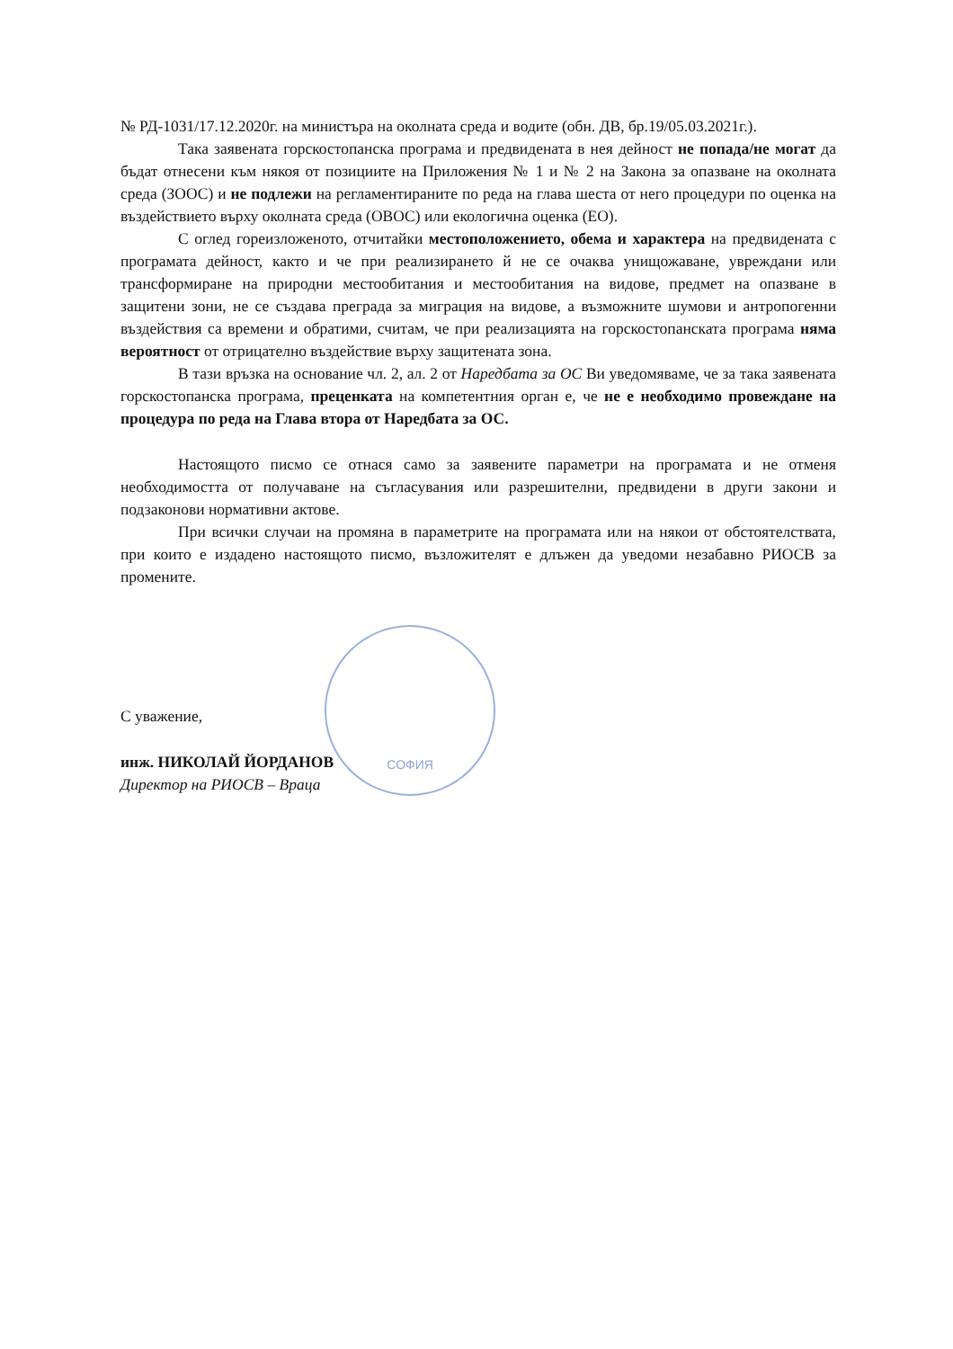№ РД-1031/17.12.2020г. на министъра на околната среда и водите (обн. ДВ, бр.19/05.03.2021г.).
Така заявената горскостопанска програма и предвидената в нея дейност не попада/не могат да бъдат отнесени към някоя от позициите на Приложения № 1 и № 2 на Закона за опазване на околната среда (ЗООС) и не подлежи на регламентираните по реда на глава шеста от него процедури по оценка на въздействието върху околната среда (ОВОС) или екологична оценка (ЕО).
С оглед гореизложеното, отчитайки местоположението, обема и характера на предвидената с програмата дейност, както и че при реализирането й не се очаква унищожаване, увреждани или трансформиране на природни местообитания и местообитания на видове, предмет на опазване в защитени зони, не се създава преграда за миграция на видове, а възможните шумови и антропогенни въздействия са времени и обратими, считам, че при реализацията на горскостопанската програма няма вероятност от отрицателно въздействие върху защитената зона.
В тази връзка на основание чл. 2, ал. 2 от Наредбата за ОС Ви уведомяваме, че за така заявената горскостопанска програма, преценката на компетентния орган е, че не е необходимо провеждане на процедура по реда на Глава втора от Наредбата за ОС.
Настоящото писмо се отнася само за заявените параметри на програмата и не отменя необходимостта от получаване на съгласувания или разрешителни, предвидени в други закони и подзаконови нормативни актове.
При всички случаи на промяна в параметрите на програмата или на някои от обстоятелствата, при които е издадено настоящото писмо, възложителят е длъжен да уведоми незабавно РИОСВ за промените.
С уважение,
инж. НИКОЛАЙ ЙОРДАНОВ
Директор на РИОСВ – Враца
СОФИЯ